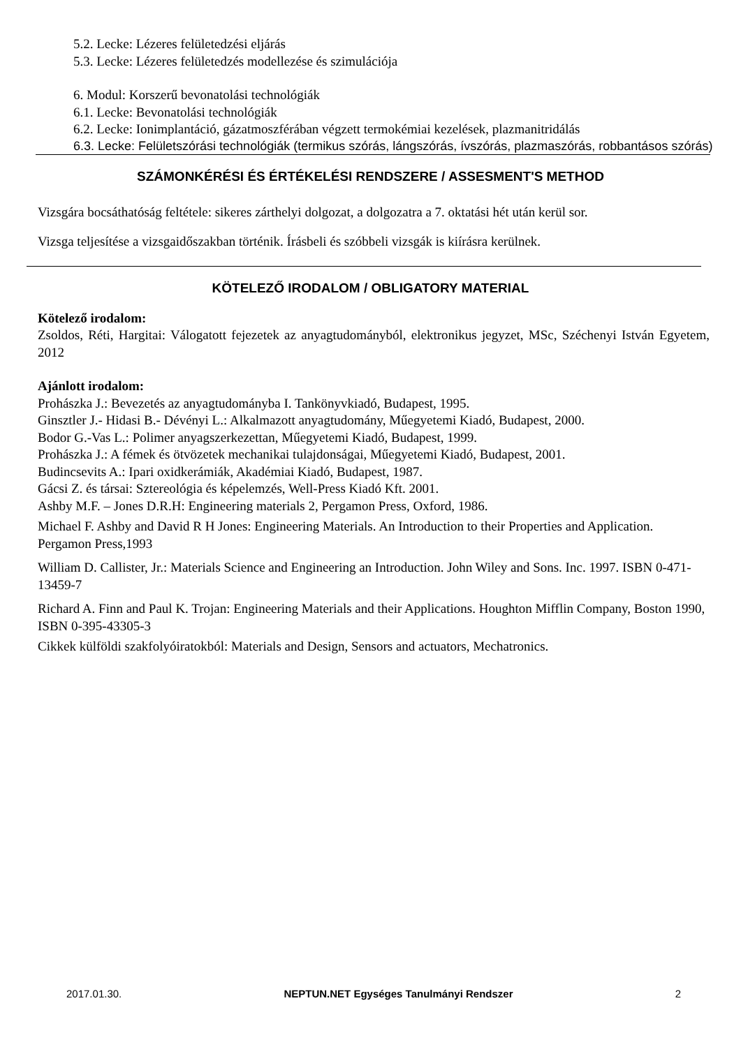5.2. Lecke: Lézeres felületedzési eljárás
5.3. Lecke: Lézeres felületedzés modellezése és szimulációja
6. Modul: Korszerű bevonatolási technológiák
6.1. Lecke: Bevonatolási technológiák
6.2. Lecke: Ionimplantáció, gázatmoszférában végzett termokémiai kezelések, plazmanitridálás
6.3. Lecke: Felületszórási technológiák (termikus szórás, lángszórás, ívszórás, plazmaszórás, robbantásos szórás)
SZÁMONKÉRÉSI ÉS ÉRTÉKELÉSI RENDSZERE / ASSESMENT'S METHOD
Vizsgára bocsáthatóság feltétele: sikeres zárthelyi dolgozat, a dolgozatra a 7. oktatási hét után kerül sor.
Vizsga teljesítése a vizsgaidőszakban történik. Írásbeli és szóbbeli vizsgák is kiírásra kerülnek.
KÖTELEZŐ IRODALOM / OBLIGATORY MATERIAL
Kötelező irodalom:
Zsoldos, Réti, Hargitai: Válogatott fejezetek az anyagtudományból, elektronikus jegyzet, MSc, Széchenyi István Egyetem, 2012
Ajánlott irodalom:
Prohászka J.: Bevezetés az anyagtudományba I. Tankönyvkiadó, Budapest, 1995.
Ginsztler J.- Hidasi B.- Dévényi L.: Alkalmazott anyagtudomány, Műegyetemi Kiadó, Budapest, 2000.
Bodor G.-Vas L.: Polimer anyagszerkezettan, Műegyetemi Kiadó, Budapest, 1999.
Prohászka J.: A fémek és ötvözetek mechanikai tulajdonságai, Műegyetemi Kiadó, Budapest, 2001.
Budincsevits A.: Ipari oxidkerámiák, Akadémiai Kiadó, Budapest, 1987.
Gácsi Z. és társai: Sztereológia és képelemzés, Well-Press Kiadó Kft. 2001.
Ashby M.F. – Jones D.R.H: Engineering materials 2, Pergamon Press, Oxford, 1986.
Michael F. Ashby and David R H Jones: Engineering Materials. An Introduction to their Properties and Application. Pergamon Press,1993
William D. Callister, Jr.: Materials Science and Engineering an Introduction. John Wiley and Sons. Inc. 1997. ISBN 0-471-13459-7
Richard A. Finn and Paul K. Trojan: Engineering Materials and their Applications. Houghton Mifflin Company, Boston 1990, ISBN 0-395-43305-3
Cikkek külföldi szakfolyóiratokból: Materials and Design, Sensors and actuators, Mechatronics.
2017.01.30. NEPTUN.NET Egységes Tanulmányi Rendszer 2